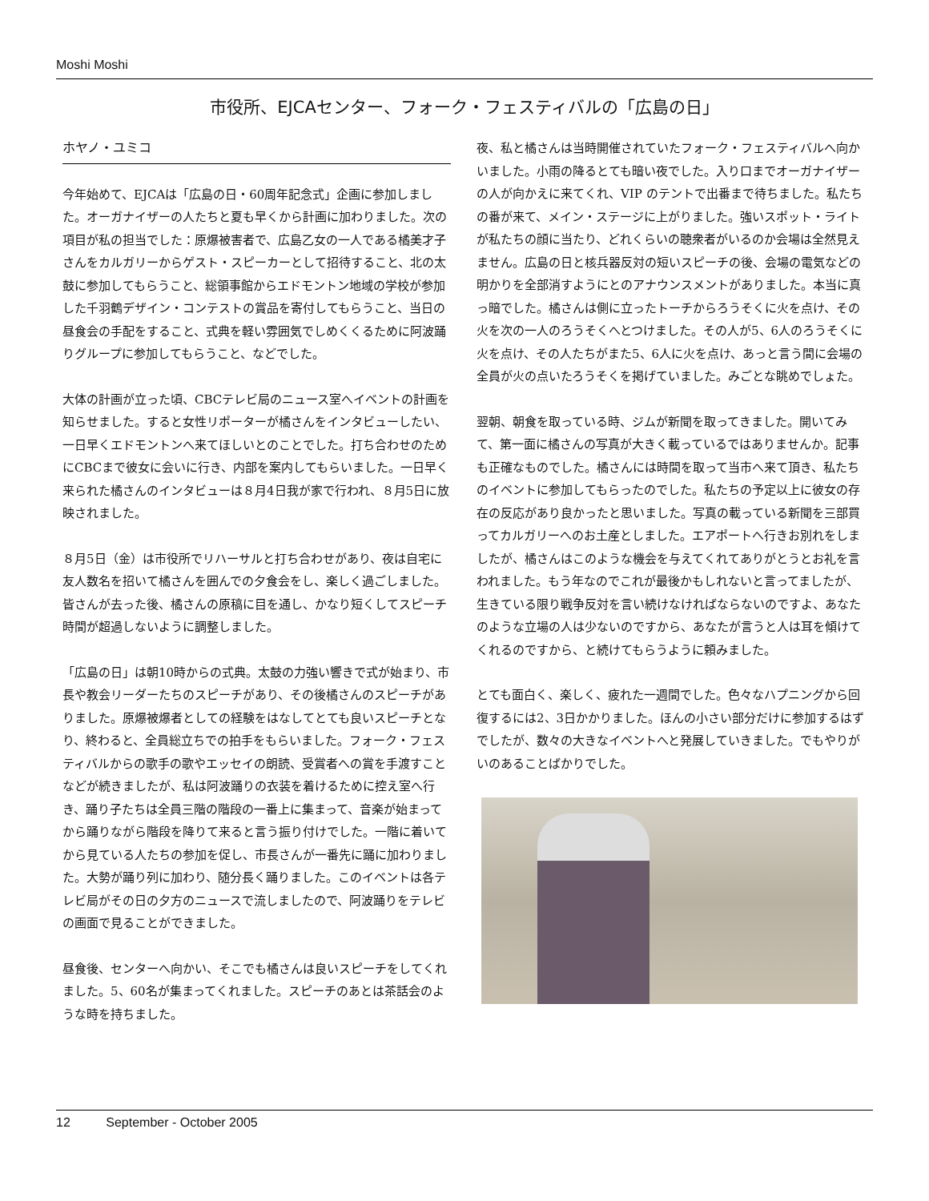Moshi Moshi
市役所、EJCAセンター、フォーク・フェスティバルの「広島の日」
ホヤノ・ユミコ
今年始めて、EJCAは「広島の日・60周年記念式」企画に参加しました。オーガナイザーの人たちと夏も早くから計画に加わりました。次の項目が私の担当でした：原爆被害者で、広島乙女の一人である橘美才子さんをカルガリーからゲスト・スピーカーとして招待すること、北の太鼓に参加してもらうこと、総領事館からエドモントン地域の学校が参加した千羽鶴デザイン・コンテストの賞品を寄付してもらうこと、当日の昼食会の手配をすること、式典を軽い雰囲気でしめくくるために阿波踊りグループに参加してもらうこと、などでした。
大体の計画が立った頃、CBCテレビ局のニュース室へイベントの計画を知らせました。すると女性リポーターが橘さんをインタビューしたい、一日早くエドモントンへ来てほしいとのことでした。打ち合わせのためにCBCまで彼女に会いに行き、内部を案内してもらいました。一日早く来られた橘さんのインタビューは８月4日我が家で行われ、８月5日に放映されました。
８月5日（金）は市役所でリハーサルと打ち合わせがあり、夜は自宅に友人数名を招いて橘さんを囲んでの夕食会をし、楽しく過ごしました。皆さんが去った後、橘さんの原稿に目を通し、かなり短くしてスピーチ時間が超過しないように調整しました。
「広島の日」は朝10時からの式典。太鼓の力強い響きで式が始まり、市長や教会リーダーたちのスピーチがあり、その後橘さんのスピーチがありました。原爆被爆者としての経験をはなしてとても良いスピーチとなり、終わると、全員総立ちでの拍手をもらいました。フォーク・フェスティバルからの歌手の歌やエッセイの朗読、受賞者への賞を手渡すことなどが続きましたが、私は阿波踊りの衣装を着けるために控え室へ行き、踊り子たちは全員三階の階段の一番上に集まって、音楽が始まってから踊りながら階段を降りて来ると言う振り付けでした。一階に着いてから見ている人たちの参加を促し、市長さんが一番先に踊に加わりました。大勢が踊り列に加わり、随分長く踊りました。このイベントは各テレビ局がその日の夕方のニュースで流しましたので、阿波踊りをテレビの画面で見ることができました。
昼食後、センターへ向かい、そこでも橘さんは良いスピーチをしてくれました。5、60名が集まってくれました。スピーチのあとは茶話会のような時を持ちました。
夜、私と橘さんは当時開催されていたフォーク・フェスティバルへ向かいました。小雨の降るとても暗い夜でした。入り口までオーガナイザーの人が向かえに来てくれ、VIP のテントで出番まで待ちました。私たちの番が来て、メイン・ステージに上がりました。強いスポット・ライトが私たちの顔に当たり、どれくらいの聴衆者がいるのか会場は全然見えません。広島の日と核兵器反対の短いスピーチの後、会場の電気などの明かりを全部消すようにとのアナウンスメントがありました。本当に真っ暗でした。橘さんは側に立ったトーチからろうそくに火を点け、その火を次の一人のろうそくへとつけました。その人が5、6人のろうそくに火を点け、その人たちがまた5、6人に火を点け、あっと言う間に会場の全員が火の点いたろうそくを掲げていました。みごとな眺めでしょた。
翌朝、朝食を取っている時、ジムが新聞を取ってきました。開いてみて、第一面に橘さんの写真が大きく載っているではありませんか。記事も正確なものでした。橘さんには時間を取って当市へ来て頂き、私たちのイベントに参加してもらったのでした。私たちの予定以上に彼女の存在の反応があり良かったと思いました。写真の載っている新聞を三部買ってカルガリーへのお土産としました。エアポートへ行きお別れをしましたが、橘さんはこのような機会を与えてくれてありがとうとお礼を言われました。もう年なのでこれが最後かもしれないと言ってましたが、生きている限り戦争反対を言い続けなければならないのですよ、あなたのような立場の人は少ないのですから、あなたが言うと人は耳を傾けてくれるのですから、と続けてもらうように頼みました。
とても面白く、楽しく、疲れた一週間でした。色々なハプニングから回復するには2、3日かかりました。ほんの小さい部分だけに参加するはずでしたが、数々の大きなイベントへと発展していきました。でもやりがいのあることばかりでした。
12 September - October 2005